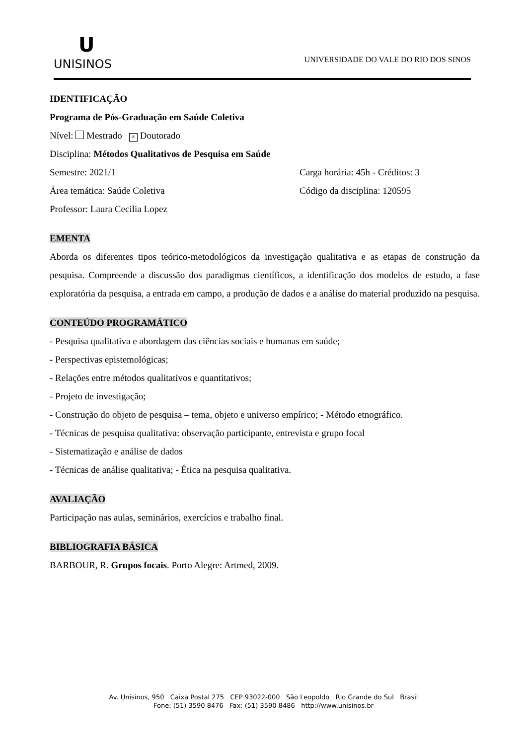U
UNISINOS
UNIVERSIDADE DO VALE DO RIO DOS SINOS
IDENTIFICAÇÃO
Programa de Pós-Graduação em Saúde Coletiva
Nível: Mestrado × Doutorado
Disciplina: Métodos Qualitativos de Pesquisa em Saúde
Semestre: 2021/1 Carga horária: 45h - Créditos: 3
Área temática: Saúde Coletiva Código da disciplina: 120595
Professor: Laura Cecilia Lopez
EMENTA
Aborda os diferentes tipos teórico-metodológicos da investigação qualitativa e as etapas de construção da pesquisa. Compreende a discussão dos paradigmas científicos, a identificação dos modelos de estudo, a fase exploratória da pesquisa, a entrada em campo, a produção de dados e a análise do material produzido na pesquisa.
CONTEÚDO PROGRAMÁTICO
- Pesquisa qualitativa e abordagem das ciências sociais e humanas em saúde;
- Perspectivas epistemológicas;
- Relações entre métodos qualitativos e quantitativos;
- Projeto de investigação;
- Construção do objeto de pesquisa – tema, objeto e universo empírico; - Método etnográfico.
- Técnicas de pesquisa qualitativa: observação participante, entrevista e grupo focal
- Sistematização e análise de dados
- Técnicas de análise qualitativa; - Ética na pesquisa qualitativa.
AVALIAÇÃO
Participação nas aulas, seminários, exercícios e trabalho final.
BIBLIOGRAFIA BÁSICA
BARBOUR, R. Grupos focais. Porto Alegre: Artmed, 2009.
Av. Unisinos, 950 Caixa Postal 275 CEP 93022-000 São Leopoldo Rio Grande do Sul Brasil
Fone: (51) 3590 8476 Fax: (51) 3590 8486 http://www.unisinos.br